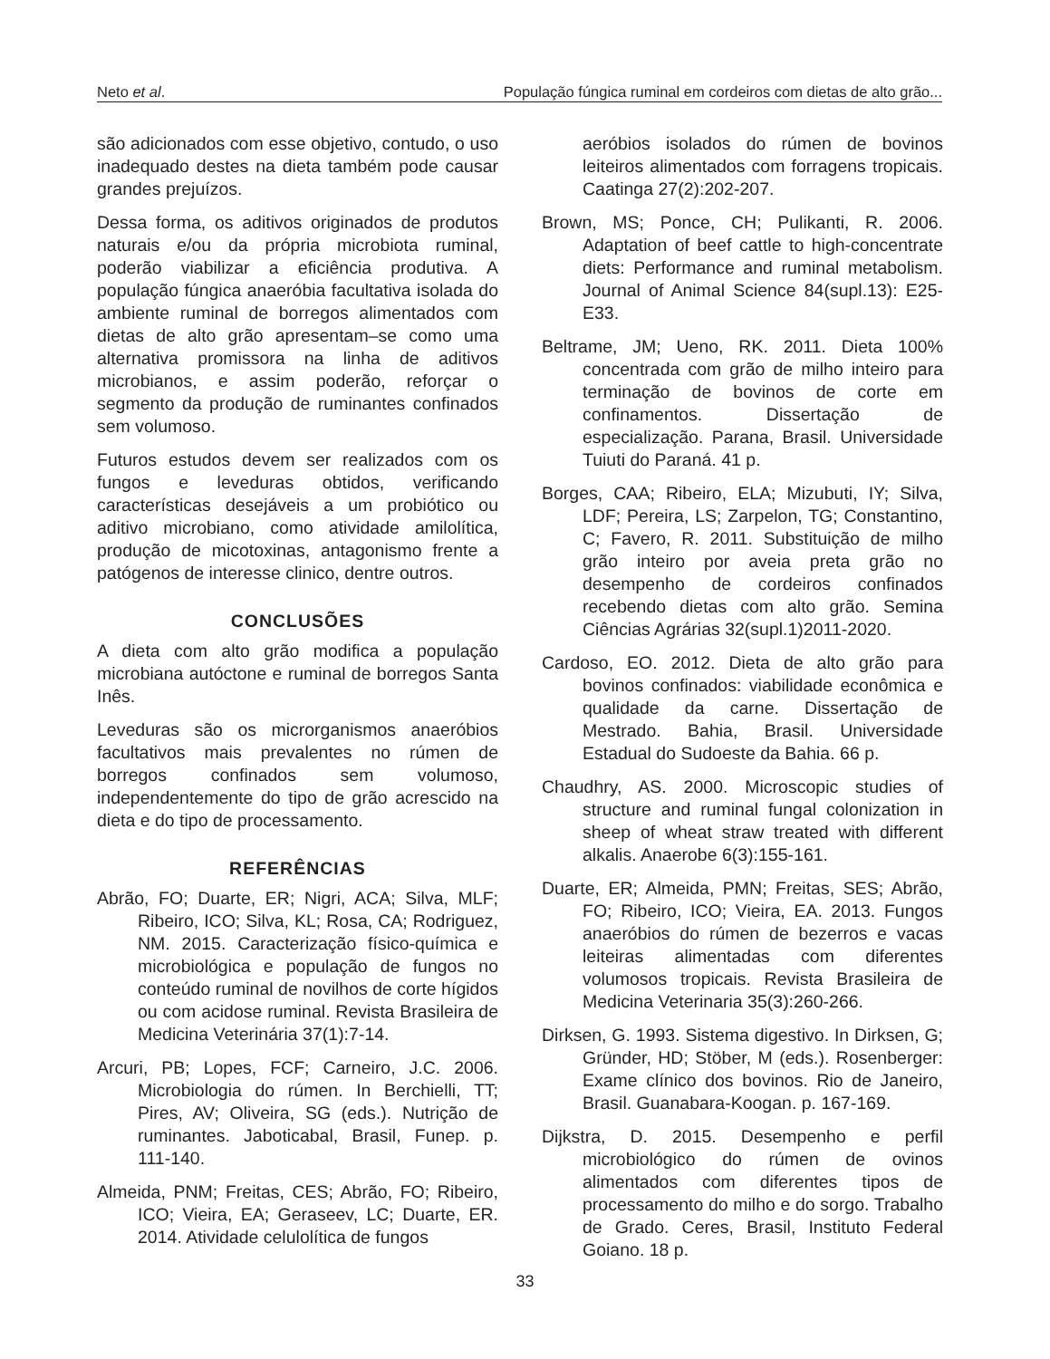Neto et al. População fúngica ruminal em cordeiros com dietas de alto grão...
são adicionados com esse objetivo, contudo, o uso inadequado destes na dieta também pode causar grandes prejuízos.
Dessa forma, os aditivos originados de produtos naturais e/ou da própria microbiota ruminal, poderão viabilizar a eficiência produtiva. A população fúngica anaeróbia facultativa isolada do ambiente ruminal de borregos alimentados com dietas de alto grão apresentam–se como uma alternativa promissora na linha de aditivos microbianos, e assim poderão, reforçar o segmento da produção de ruminantes confinados sem volumoso.
Futuros estudos devem ser realizados com os fungos e leveduras obtidos, verificando características desejáveis a um probiótico ou aditivo microbiano, como atividade amilolítica, produção de micotoxinas, antagonismo frente a patógenos de interesse clinico, dentre outros.
CONCLUSÕES
A dieta com alto grão modifica a população microbiana autóctone e ruminal de borregos Santa Inês.
Leveduras são os microrganismos anaeróbios facultativos mais prevalentes no rúmen de borregos confinados sem volumoso, independentemente do tipo de grão acrescido na dieta e do tipo de processamento.
REFERÊNCIAS
Abrão, FO; Duarte, ER; Nigri, ACA; Silva, MLF; Ribeiro, ICO; Silva, KL; Rosa, CA; Rodriguez, NM. 2015. Caracterização físico-química e microbiológica e população de fungos no conteúdo ruminal de novilhos de corte hígidos ou com acidose ruminal. Revista Brasileira de Medicina Veterinária 37(1):7-14.
Arcuri, PB; Lopes, FCF; Carneiro, J.C. 2006. Microbiologia do rúmen. In Berchielli, TT; Pires, AV; Oliveira, SG (eds.). Nutrição de ruminantes. Jaboticabal, Brasil, Funep. p. 111-140.
Almeida, PNM; Freitas, CES; Abrão, FO; Ribeiro, ICO; Vieira, EA; Geraseev, LC; Duarte, ER. 2014. Atividade celulolítica de fungos
aeróbios isolados do rúmen de bovinos leiteiros alimentados com forragens tropicais. Caatinga 27(2):202-207.
Brown, MS; Ponce, CH; Pulikanti, R. 2006. Adaptation of beef cattle to high-concentrate diets: Performance and ruminal metabolism. Journal of Animal Science 84(supl.13): E25-E33.
Beltrame, JM; Ueno, RK. 2011. Dieta 100% concentrada com grão de milho inteiro para terminação de bovinos de corte em confinamentos. Dissertação de especialização. Parana, Brasil. Universidade Tuiuti do Paraná. 41 p.
Borges, CAA; Ribeiro, ELA; Mizubuti, IY; Silva, LDF; Pereira, LS; Zarpelon, TG; Constantino, C; Favero, R. 2011. Substituição de milho grão inteiro por aveia preta grão no desempenho de cordeiros confinados recebendo dietas com alto grão. Semina Ciências Agrárias 32(supl.1)2011-2020.
Cardoso, EO. 2012. Dieta de alto grão para bovinos confinados: viabilidade econômica e qualidade da carne. Dissertação de Mestrado. Bahia, Brasil. Universidade Estadual do Sudoeste da Bahia. 66 p.
Chaudhry, AS. 2000. Microscopic studies of structure and ruminal fungal colonization in sheep of wheat straw treated with different alkalis. Anaerobe 6(3):155-161.
Duarte, ER; Almeida, PMN; Freitas, SES; Abrão, FO; Ribeiro, ICO; Vieira, EA. 2013. Fungos anaeróbios do rúmen de bezerros e vacas leiteiras alimentadas com diferentes volumosos tropicais. Revista Brasileira de Medicina Veterinaria 35(3):260-266.
Dirksen, G. 1993. Sistema digestivo. In Dirksen, G; Gründer, HD; Stöber, M (eds.). Rosenberger: Exame clínico dos bovinos. Rio de Janeiro, Brasil. Guanabara-Koogan. p. 167-169.
Dijkstra, D. 2015. Desempenho e perfil microbiológico do rúmen de ovinos alimentados com diferentes tipos de processamento do milho e do sorgo. Trabalho de Grado. Ceres, Brasil, Instituto Federal Goiano. 18 p.
33